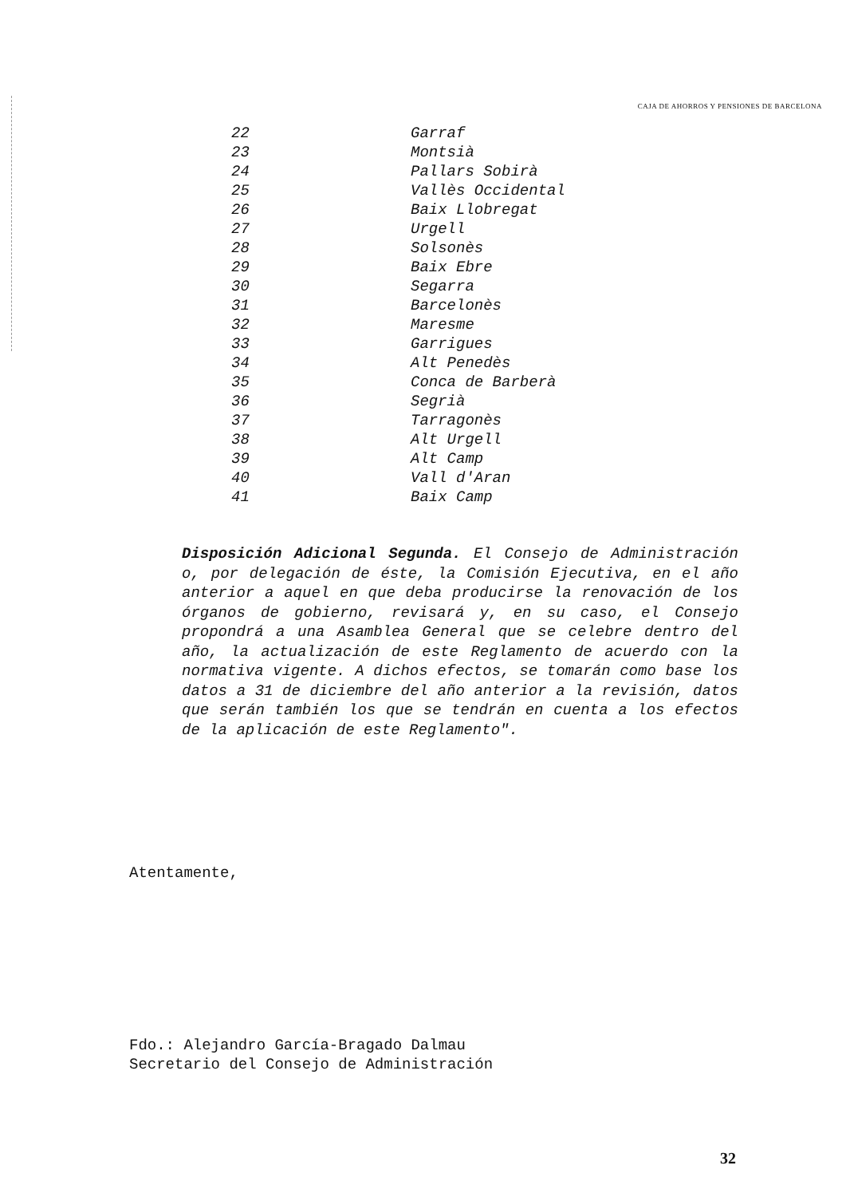CAJA DE AHORROS Y PENSIONES DE BARCELONA
| 22 | Garraf |
| 23 | Montsià |
| 24 | Pallars Sobirà |
| 25 | Vallès Occidental |
| 26 | Baix Llobregat |
| 27 | Urgell |
| 28 | Solsonès |
| 29 | Baix Ebre |
| 30 | Segarra |
| 31 | Barcelonès |
| 32 | Maresme |
| 33 | Garrigues |
| 34 | Alt Penedès |
| 35 | Conca de Barberà |
| 36 | Segrià |
| 37 | Tarragonès |
| 38 | Alt Urgell |
| 39 | Alt Camp |
| 40 | Vall d'Aran |
| 41 | Baix Camp |
Disposición Adicional Segunda. El Consejo de Administración o, por delegación de éste, la Comisión Ejecutiva, en el año anterior a aquel en que deba producirse la renovación de los órganos de gobierno, revisará y, en su caso, el Consejo propondrá a una Asamblea General que se celebre dentro del año, la actualización de este Reglamento de acuerdo con la normativa vigente. A dichos efectos, se tomarán como base los datos a 31 de diciembre del año anterior a la revisión, datos que serán también los que se tendrán en cuenta a los efectos de la aplicación de este Reglamento".
Atentamente,
Fdo.: Alejandro García-Bragado Dalmau
Secretario del Consejo de Administración
32